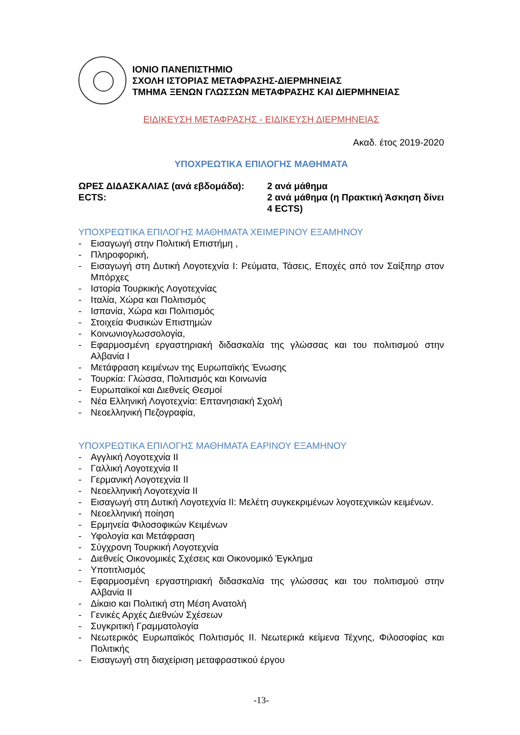ΙΟΝΙΟ ΠΑΝΕΠΙΣΤΗΜΙΟ
ΣΧΟΛΗ ΙΣΤΟΡΙΑΣ ΜΕΤΑΦΡΑΣΗΣ-ΔΙΕΡΜΗΝΕΙΑΣ
ΤΜΗΜΑ ΞΕΝΩΝ ΓΛΩΣΣΩΝ ΜΕΤΑΦΡΑΣΗΣ ΚΑΙ ΔΙΕΡΜΗΝΕΙΑΣ
ΕΙΔΙΚΕΥΣΗ ΜΕΤΑΦΡΑΣΗΣ - ΕΙΔΙΚΕΥΣΗ ΔΙΕΡΜΗΝΕΙΑΣ
Ακαδ. έτος 2019-2020
ΥΠΟΧΡΕΩΤΙΚΑ ΕΠΙΛΟΓΗΣ ΜΑΘΗΜΑΤΑ
| ΩΡΕΣ ΔΙΔΑΣΚΑΛΙΑΣ (ανά εβδομάδα): | 2 ανά μάθημα |
| ECTS: | 2 ανά μάθημα (η Πρακτική Άσκηση δίνει 4 ECTS) |
ΥΠΟΧΡΕΩΤΙΚΑ ΕΠΙΛΟΓΗΣ ΜΑΘΗΜΑΤΑ ΧΕΙΜΕΡΙΝΟΥ ΕΞΑΜΗΝΟΥ
- Εισαγωγή στην Πολιτική Επιστήμη ,
- Πληροφορική,
- Εισαγωγή στη Δυτική Λογοτεχνία Ι: Ρεύματα, Τάσεις, Εποχές από τον Σαίξπηρ στον Μπόρχες
- Ιστορία Τουρκικής Λογοτεχνίας
- Ιταλία, Χώρα και Πολιτισμός
- Ισπανία, Χώρα και Πολιτισμός
- Στοιχεία Φυσικών Επιστημών
- Κοινωνιογλωσσολογία,
- Εφαρμοσμένη εργαστηριακή διδασκαλία της γλώσσας και του πολιτισμού στην Αλβανία Ι
- Μετάφραση κειμένων της Ευρωπαϊκής Ένωσης
- Τουρκία: Γλώσσα, Πολιτισμός και Κοινωνία
- Ευρωπαϊκοί και Διεθνείς Θεσμοί
- Νέα Ελληνική Λογοτεχνία: Επτανησιακή Σχολή
- Νεοελληνική Πεζογραφία,
ΥΠΟΧΡΕΩΤΙΚΑ ΕΠΙΛΟΓΗΣ ΜΑΘΗΜΑΤΑ ΕΑΡΙΝΟΥ ΕΞΑΜΗΝΟΥ
- Αγγλική Λογοτεχνία ΙΙ
- Γαλλική Λογοτεχνία ΙΙ
- Γερμανική Λογοτεχνία ΙΙ
- Νεοελληνική Λογοτεχνία ΙΙ
- Εισαγωγή στη Δυτική Λογοτεχνία ΙΙ: Μελέτη συγκεκριμένων λογοτεχνικών κειμένων.
- Νεοελληνική ποίηση
- Ερμηνεία Φιλοσοφικών Κειμένων
- Υφολογία και Μετάφραση
- Σύγχρονη Τουρκική Λογοτεχνία
- Διεθνείς Οικονομικές Σχέσεις και Οικονομικό Έγκλημα
- Υποτιτλισμός
- Εφαρμοσμένη εργαστηριακή διδασκαλία της γλώσσας και του πολιτισμού στην Αλβανία ΙΙ
- Δίκαιο και Πολιτική στη Μέση Ανατολή
- Γενικές Αρχές Διεθνών Σχέσεων
- Συγκριτική Γραμματολογία
- Νεωτερικός Ευρωπαϊκός Πολιτισμός ΙΙ. Νεωτερικά κείμενα Τέχνης, Φιλοσοφίας και Πολιτικής
- Εισαγωγή στη διαχείριση μεταφραστικού έργου
-13-